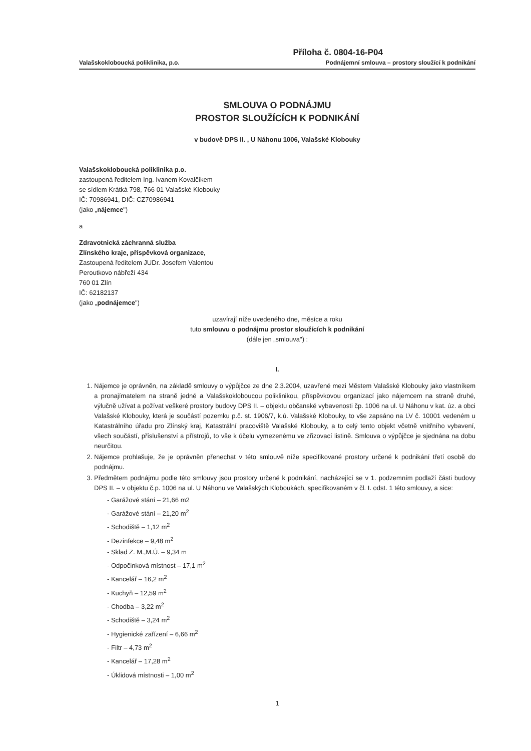Příloha č. 0804-16-P04
Valašskokloboucká poliklinika, p.o. Podnájemní smlouva – prostory sloužící k podnikání
SMLOUVA O PODNÁJMU
PROSTOR SLOUŽÍCÍCH K PODNIKÁNÍ
v budově DPS II. , U Náhonu 1006, Valašské Klobouky
Valašskokloboucká poliklinika p.o.
zastoupená ředitelem Ing. Ivanem Kovalčíkem
se sídlem Krátká 798, 766 01 Valašské Klobouky
IČ: 70986941, DIČ: CZ70986941
(jako „nájemce")
a
Zdravotnická záchranná služba
Zlínského kraje, příspěvková organizace,
Zastoupená ředitelem JUDr. Josefem Valentou
Peroutkovo nábřeží 434
760 01 Zlín
IČ: 62182137
(jako „podnájemce")
uzavírají níže uvedeného dne, měsíce a roku
tuto smlouvu o podnájmu prostor sloužících k podnikání
(dále jen „smlouva") :
I.
1. Nájemce je oprávněn, na základě smlouvy o výpůjčce ze dne 2.3.2004, uzavřené mezi Městem Valašské Klobouky jako vlastníkem a pronajímatelem na straně jedné a Valašskokloboucou poliklinikou, příspěvkovou organizací jako nájemcem na straně druhé, výlučně užívat a požívat veškeré prostory budovy DPS II. – objektu občanské vybavenosti čp. 1006 na ul. U Náhonu v kat. úz. a obci Valašské Klobouky, která je součástí pozemku p.č. st. 1906/7, k.ú. Valašské Klobouky, to vše zapsáno na LV č. 10001 vedeném u Katastrálního úřadu pro Zlínský kraj, Katastrální pracoviště Valašské Klobouky, a to celý tento objekt včetně vnitřního vybavení, všech součástí, příslušenství a přístrojů, to vše k účelu vymezenému ve zřizovací listině. Smlouva o výpůjčce je sjednána na dobu neurčitou.
2. Nájemce prohlašuje, že je oprávněn přenechat v této smlouvě níže specifikované prostory určené k podnikání třetí osobě do podnájmu.
3. Předmětem podnájmu podle této smlouvy jsou prostory určené k podnikání, nacházející se v 1. podzemním podlaží části budovy DPS II. – v objektu č.p. 1006 na ul. U Náhonu ve Valašských Kloboukách, specifikovaném v čl. I. odst. 1 této smlouvy, a sice:
- Garážové stání – 21,66 m2
- Garážové stání – 21,20 m<sup>2</sup>
- Schodiště – 1,12 m<sup>2</sup>
- Dezinfekce – 9,48 m<sup>2</sup>
- Sklad Z. M.,M.Ú. – 9,34 m
- Odpočinková místnost – 17,1 m<sup>2</sup>
- Kancelář – 16,2 m<sup>2</sup>
- Kuchyň – 12,59 m<sup>2</sup>
- Chodba – 3,22 m<sup>2</sup>
- Schodiště – 3,24 m<sup>2</sup>
- Hygienické zařízení – 6,66 m<sup>2</sup>
- Filtr – 4,73 m<sup>2</sup>
- Kancelář – 17,28 m<sup>2</sup>
- Úklidová místnosti – 1,00 m<sup>2</sup>
1